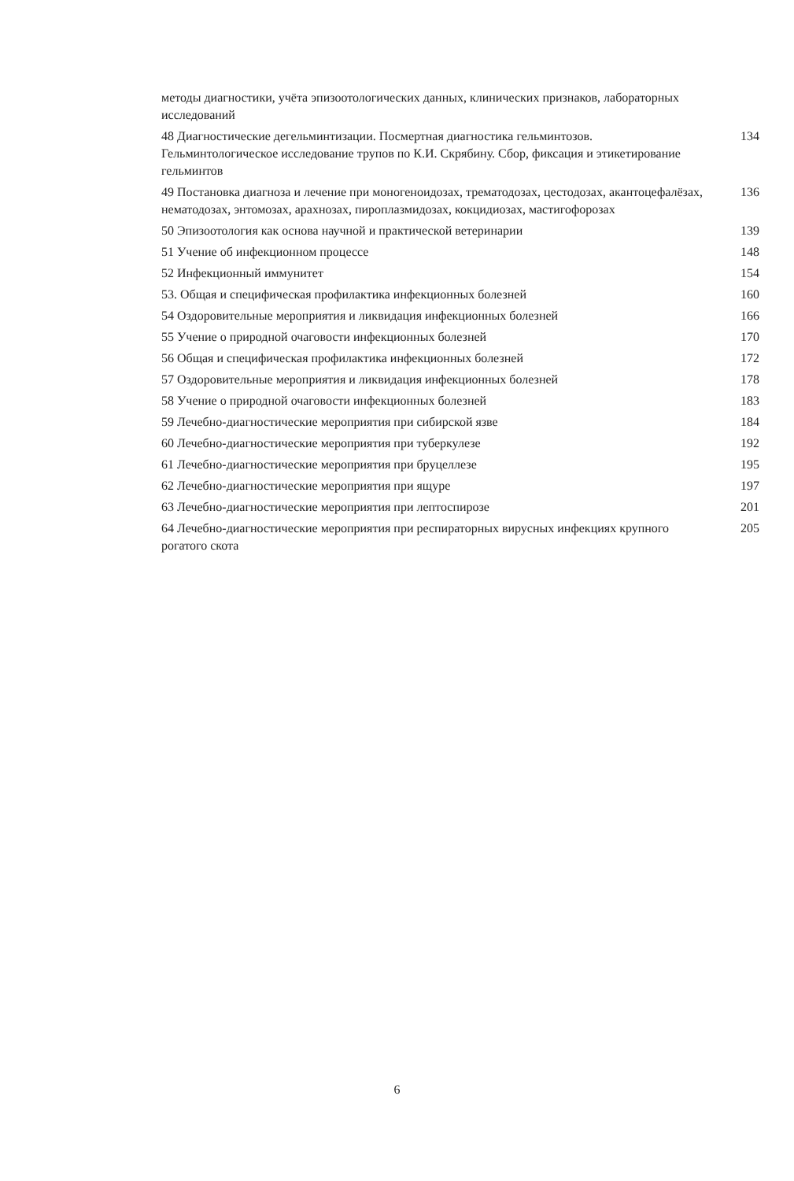методы диагностики, учёта эпизоотологических данных, клинических признаков, лабораторных исследований
48 Диагностические дегельминтизации. Посмертная диагностика гельминтозов. Гельминтологическое исследование трупов по К.И. Скрябину. Сбор, фиксация и этикетирование гельминтов 134
49 Постановка диагноза и лечение при моногеноидозах, трематодозах, цестодозах, акантоцефалёзах, нематодозах, энтомозах, арахнозах, пироплазмидозах, кокцидиозах, мастигофорозах 136
50 Эпизоотология как основа научной и практической ветеринарии 139
51 Учение об инфекционном процессе 148
52 Инфекционный иммунитет 154
53. Общая и специфическая профилактика инфекционных болезней 160
54 Оздоровительные мероприятия и ликвидация инфекционных болезней 166
55 Учение о природной очаговости инфекционных болезней 170
56 Общая и специфическая профилактика инфекционных болезней 172
57 Оздоровительные мероприятия и ликвидация инфекционных болезней 178
58 Учение о природной очаговости инфекционных болезней 183
59 Лечебно-диагностические мероприятия при сибирской язве 184
60 Лечебно-диагностические мероприятия при туберкулезе 192
61 Лечебно-диагностические мероприятия при бруцеллезе 195
62 Лечебно-диагностические мероприятия при ящуре 197
63 Лечебно-диагностические мероприятия при лептоспирозе 201
64 Лечебно-диагностические мероприятия при респираторных вирусных инфекциях крупного рогатого скота 205
6